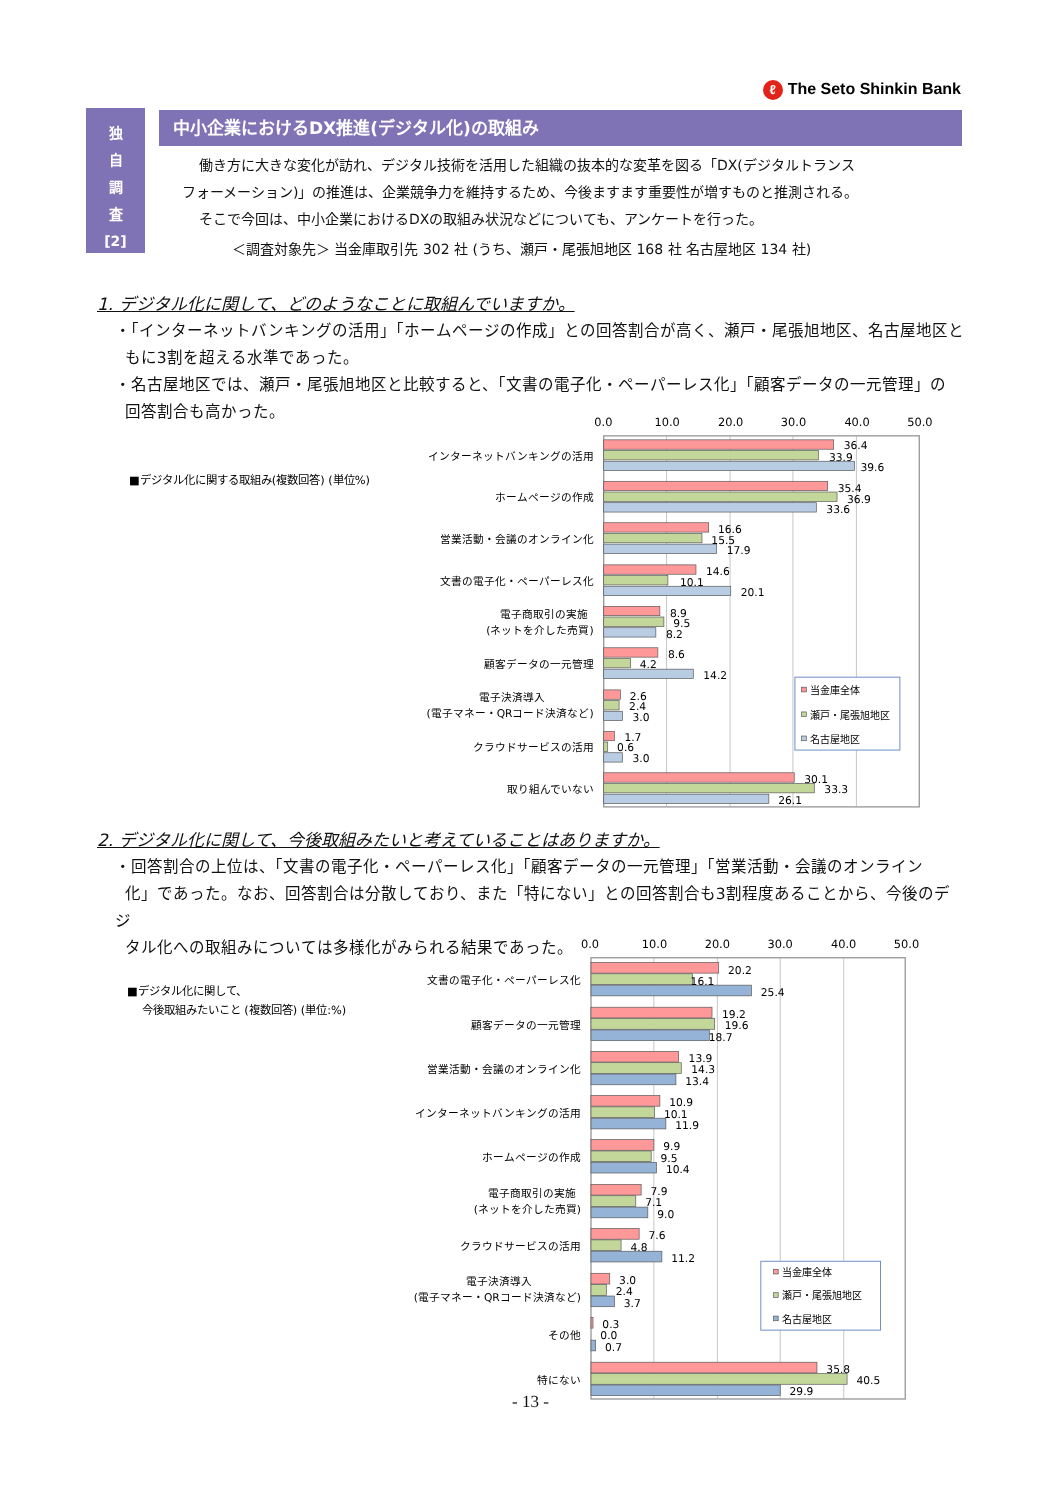ℓ The Seto Shinkin Bank
独
自
調
査
[2]
中小企業におけるDX推進(デジタル化)の取組み
働き方に大きな変化が訪れ、デジタル技術を活用した組織の抜本的な変革を図る「DX(デジタルトランス
フォーメーション)」の推進は、企業競争力を維持するため、今後ますます重要性が増すものと推測される。
そこで今回は、中小企業におけるDXの取組み状況などについても、アンケートを行った。
＜調査対象先＞ 当金庫取引先 302 社 (うち、瀬戸・尾張旭地区 168 社 名古屋地区 134 社)
1. デジタル化に関して、どのようなことに取組んでいますか。
・「インターネットバンキングの活用」「ホームページの作成」との回答割合が高く、瀬戸・尾張旭地区、名古屋地区と
もに3割を超える水準であった。
・名古屋地区では、瀬戸・尾張旭地区と比較すると、「文書の電子化・ペーパーレス化」「顧客データの一元管理」の
回答割合も高かった。
■デジタル化に関する取組み(複数回答) (単位%)
0.0
10.0
20.0
30.0
40.0
50.0
インターネットバンキングの活用
ホームページの作成
営業活動・会議のオンライン化
文書の電子化・ペーパーレス化
電子商取引の実施
(ネットを介した売買)
顧客データの一元管理
電子決済導入
(電子マネー・QRコード決済など)
クラウドサービスの活用
取り組んでいない
36.4
33.9
39.6
35.4
36.9
33.6
16.6
15.5
17.9
14.6
10.1
20.1
8.9
9.5
8.2
8.6
4.2
14.2
2.6
2.4
3.0
1.7
0.6
3.0
30.1
33.3
26.1
当金庫全体
瀬戸・尾張旭地区
名古屋地区
2. デジタル化に関して、今後取組みたいと考えていることはありますか。
・回答割合の上位は、「文書の電子化・ペーパーレス化」「顧客データの一元管理」「営業活動・会議のオンライン
化」であった。なお、回答割合は分散しており、また「特にない」との回答割合も3割程度あることから、今後のデジ
タル化への取組みについては多様化がみられる結果であった。
■デジタル化に関して、
今後取組みたいこと (複数回答) (単位:%)
0.0
10.0
20.0
30.0
40.0
50.0
文書の電子化・ペーパーレス化
顧客データの一元管理
営業活動・会議のオンライン化
インターネットバンキングの活用
ホームページの作成
電子商取引の実施
(ネットを介した売買)
クラウドサービスの活用
電子決済導入
(電子マネー・QRコード決済など)
その他
特にない
20.2
16.1
25.4
19.2
19.6
18.7
13.9
14.3
13.4
10.9
10.1
11.9
9.9
9.5
10.4
7.9
7.1
9.0
7.6
4.8
11.2
3.0
2.4
3.7
0.3
0.0
0.7
35.8
40.5
29.9
当金庫全体
瀬戸・尾張旭地区
名古屋地区
- 13 -